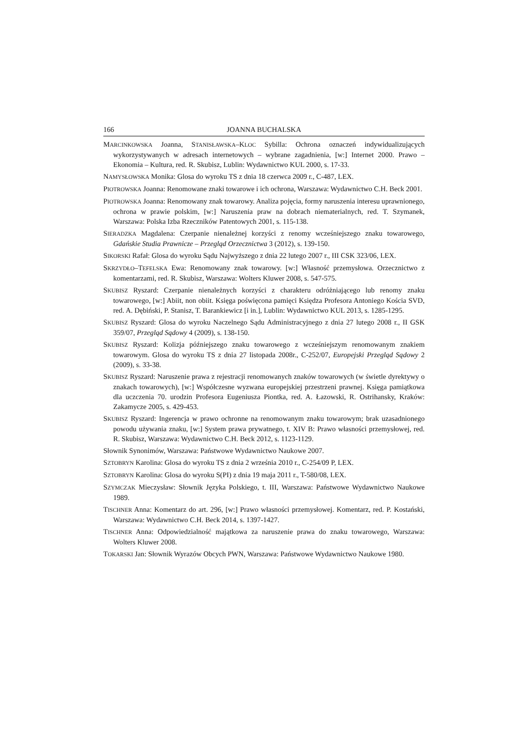166 JOANNA BUCHALSKA
MARCINKOWSKA Joanna, STANISŁAWSKA–KLOC Sybilla: Ochrona oznaczeń indywiduali­zujących wykorzystywanych w adresach internetowych – wybrane zagadnienia, [w:] Internet 2000. Prawo – Ekonomia – Kultura, red. R. Skubisz, Lublin: Wydawnic­two KUL 2000, s. 17-33.
NAMYSŁOWSKA Monika: Glosa do wyroku TS z dnia 18 czerwca 2009 r., C-487, LEX.
PIOTROWSKA Joanna: Renomowane znaki towarowe i ich ochrona, Warszawa: Wydaw­nictwo C.H. Beck 2001.
PIOTROWSKA Joanna: Renomowany znak towarowy. Analiza pojęcia, formy naruszenia interesu uprawnionego, ochrona w prawie polskim, [w:] Naruszenia praw na dobrach niematerialnych, red. T. Szymanek, Warszawa: Polska Izba Rzeczników Patentowych 2001, s. 115-138.
SIERADZKA Magdalena: Czerpanie nienależnej korzyści z renomy wcześniejszego znaku towarowego, Gdańskie Studia Prawnicze – Przegląd Orzecznictwa 3 (2012), s. 139-150.
SIKORSKI Rafał: Glosa do wyroku Sądu Najwyższego z dnia 22 lutego 2007 r., III CSK 323/06, LEX.
SKRZYDŁO–TEFELSKA Ewa: Renomowany znak towarowy. [w:] Własność przemysłowa. Orzecznictwo z komentarzami, red. R. Skubisz, Warszawa: Wolters Kluwer 2008, s. 547-575.
SKUBISZ Ryszard: Czerpanie nienależnych korzyści z charakteru odróżniającego lub reno­my znaku towarowego, [w:] Abiit, non obiit. Księga poświęcona pamięci Księdza Pro­fesora Antoniego Kościa SVD, red. A. Dębiński, P. Stanisz, T. Barankiewicz [i in.], Lublin: Wydawnictwo KUL 2013, s. 1285-1295.
SKUBISZ Ryszard: Glosa do wyroku Naczelnego Sądu Administracyjnego z dnia 27 lutego 2008 r., II GSK 359/07, Przegląd Sądowy 4 (2009), s. 138-150.
SKUBISZ Ryszard: Kolizja późniejszego znaku towarowego z wcześniejszym renomowa­nym znakiem towarowym. Glosa do wyroku TS z dnia 27 listopada 2008r., C-252/07, Europejski Przegląd Sądowy 2 (2009), s. 33-38.
SKUBISZ Ryszard: Naruszenie prawa z rejestracji renomowanych znaków towarowych (w świetle dyrektywy o znakach towarowych), [w:] Współczesne wyzwana europej­skiej przestrzeni prawnej. Księga pamiątkowa dla uczczenia 70. urodzin Profesora Eugeniusza Piontka, red. A. Łazowski, R. Ostrihansky, Kraków: Zakamycze 2005, s. 429-453.
SKUBISZ Ryszard: Ingerencja w prawo ochronne na renomowanym znaku towarowym; brak uzasadnionego powodu używania znaku, [w:] System prawa prywatnego, t. XIV B: Prawo własności przemysłowej, red. R. Skubisz, Warszawa: Wydawnictwo C.H. Beck 2012, s. 1123-1129.
Słownik Synonimów, Warszawa: Państwowe Wydawnictwo Naukowe 2007.
SZTOBRYN Karolina: Glosa do wyroku TS z dnia 2 września 2010 r., C-254/09 P, LEX.
SZTOBRYN Karolina: Glosa do wyroku S(PI) z dnia 19 maja 2011 r., T-580/08, LEX.
SZYMCZAK Mieczysław: Słownik Języka Polskiego, t. III, Warszawa: Państwowe Wy­dawnictwo Naukowe 1989.
TISCHNER Anna: Komentarz do art. 296, [w:] Prawo własności przemysłowej. Komentarz, red. P. Kostański, Warszawa: Wydawnictwo C.H. Beck 2014, s. 1397-1427.
TISCHNER Anna: Odpowiedzialność majątkowa za naruszenie prawa do znaku towarowe­go, Warszawa: Wolters Kluwer 2008.
TOKARSKI Jan: Słownik Wyrazów Obcych PWN, Warszawa: Państwowe Wydawnictwo Naukowe 1980.